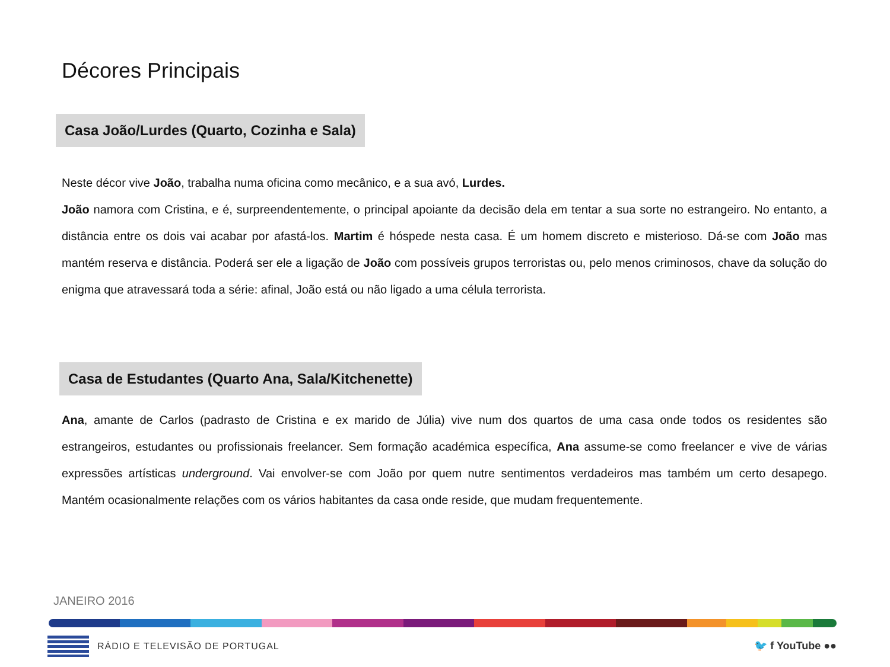Décores Principais
Casa João/Lurdes (Quarto, Cozinha e Sala)
Neste décor vive João, trabalha numa oficina como mecânico, e a sua avó, Lurdes.
João namora com Cristina, e é, surpreendentemente, o principal apoiante da decisão dela em tentar a sua sorte no estrangeiro. No entanto, a distância entre os dois vai acabar por afastá-los. Martim é hóspede nesta casa. É um homem discreto e misterioso. Dá-se com João mas mantém reserva e distância. Poderá ser ele a ligação de João com possíveis grupos terroristas ou, pelo menos criminosos, chave da solução do enigma que atravessará toda a série: afinal, João está ou não ligado a uma célula terrorista.
Casa de Estudantes (Quarto Ana, Sala/Kitchenette)
Ana, amante de Carlos (padrasto de Cristina e ex marido de Júlia) vive num dos quartos de uma casa onde todos os residentes são estrangeiros, estudantes ou profissionais freelancer. Sem formação académica específica, Ana assume-se como freelancer e vive de várias expressões artísticas underground. Vai envolver-se com João por quem nutre sentimentos verdadeiros mas também um certo desapego. Mantém ocasionalmente relações com os vários habitantes da casa onde reside, que mudam frequentemente.
JANEIRO 2016
RÁDIO E TELEVISÃO DE PORTUGAL 🐦 f YouTube ●●